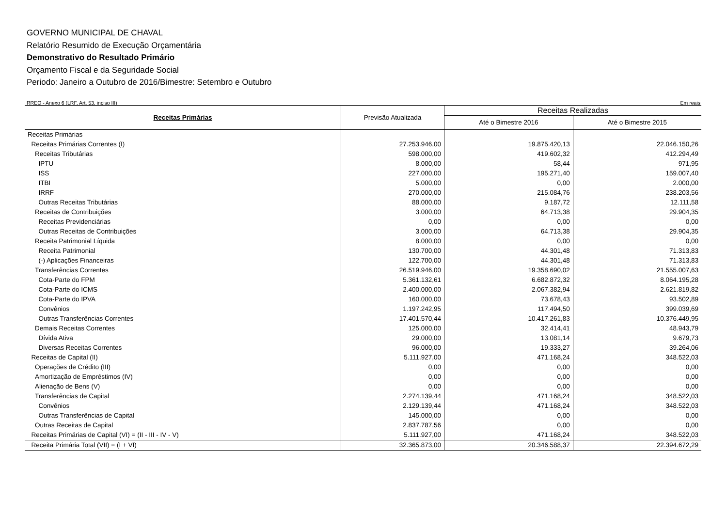GOVERNO MUNICIPAL DE CHAVAL
Relatório Resumido de Execução Orçamentária
Demonstrativo do Resultado Primário
Orçamento Fiscal e da Seguridade Social
Periodo: Janeiro a Outubro de 2016/Bimestre: Setembro e Outubro
RREO - Anexo 6 (LRF, Art. 53, inciso III) Em reais
| Receitas Primárias | Previsão Atualizada | Receitas Realizadas | |
| --- | --- | --- | --- |
| | | Até o Bimestre 2016 | Até o Bimestre 2015 |
| Receitas Primárias | | | |
| Receitas Primárias Correntes (I) | 27.253.946,00 | 19.875.420,13 | 22.046.150,26 |
| Receitas Tributárias | 598.000,00 | 419.602,32 | 412.294,49 |
| IPTU | 8.000,00 | 58,44 | 971,95 |
| ISS | 227.000,00 | 195.271,40 | 159.007,40 |
| ITBI | 5.000,00 | 0,00 | 2.000,00 |
| IRRF | 270.000,00 | 215.084,76 | 238.203,56 |
| Outras Receitas Tributárias | 88.000,00 | 9.187,72 | 12.111,58 |
| Receitas de Contribuições | 3.000,00 | 64.713,38 | 29.904,35 |
| Receitas Previdenciárias | 0,00 | 0,00 | 0,00 |
| Outras Receitas de Contribuições | 3.000,00 | 64.713,38 | 29.904,35 |
| Receita Patrimonial Líquida | 8.000,00 | 0,00 | 0,00 |
| Receita Patrimonial | 130.700,00 | 44.301,48 | 71.313,83 |
| (-) Aplicações Financeiras | 122.700,00 | 44.301,48 | 71.313,83 |
| Transferências Correntes | 26.519.946,00 | 19.358.690,02 | 21.555.007,63 |
| Cota-Parte do FPM | 5.361.132,61 | 6.682.872,32 | 8.064.195,28 |
| Cota-Parte do ICMS | 2.400.000,00 | 2.067.382,94 | 2.621.819,82 |
| Cota-Parte do IPVA | 160.000,00 | 73.678,43 | 93.502,89 |
| Convênios | 1.197.242,95 | 117.494,50 | 399.039,69 |
| Outras Transferências Correntes | 17.401.570,44 | 10.417.261,83 | 10.376.449,95 |
| Demais Receitas Correntes | 125.000,00 | 32.414,41 | 48.943,79 |
| Dívida Ativa | 29.000,00 | 13.081,14 | 9.679,73 |
| Diversas Receitas Correntes | 96.000,00 | 19.333,27 | 39.264,06 |
| Receitas de Capital (II) | 5.111.927,00 | 471.168,24 | 348.522,03 |
| Operações de Crédito (III) | 0,00 | 0,00 | 0,00 |
| Amortização de Empréstimos (IV) | 0,00 | 0,00 | 0,00 |
| Alienação de Bens (V) | 0,00 | 0,00 | 0,00 |
| Transferências de Capital | 2.274.139,44 | 471.168,24 | 348.522,03 |
| Convênios | 2.129.139,44 | 471.168,24 | 348.522,03 |
| Outras Transferências de Capital | 145.000,00 | 0,00 | 0,00 |
| Outras Receitas de Capital | 2.837.787,56 | 0,00 | 0,00 |
| Receitas Primárias de Capital (VI) = (II - III - IV - V) | 5.111.927,00 | 471.168,24 | 348.522,03 |
| Receita Primária Total (VII) = (I + VI) | 32.365.873,00 | 20.346.588,37 | 22.394.672,29 |